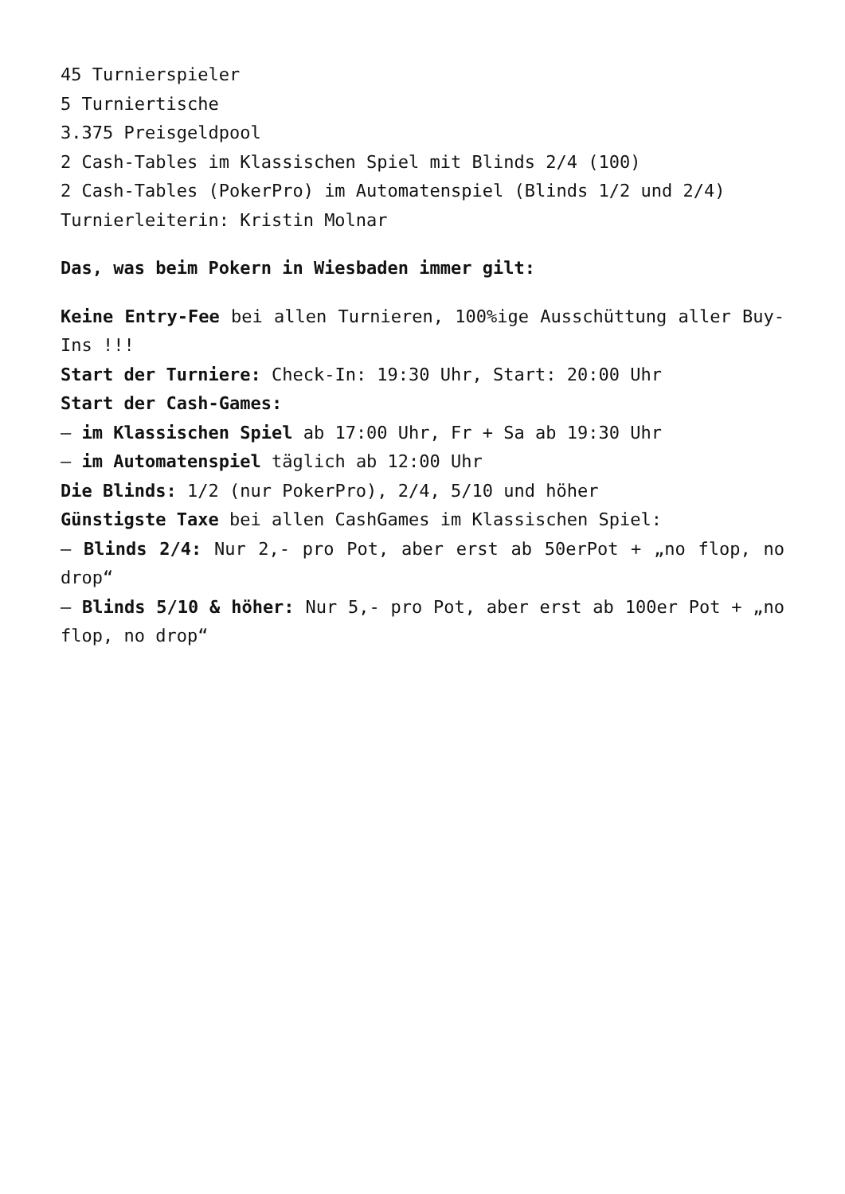45 Turnierspieler
5 Turniertische
3.375 Preisgeldpool
2 Cash-Tables im Klassischen Spiel mit Blinds 2/4 (100)
2 Cash-Tables (PokerPro) im Automatenspiel (Blinds 1/2 und 2/4)
Turnierleiterin: Kristin Molnar
Das, was beim Pokern in Wiesbaden immer gilt:
Keine Entry-Fee bei allen Turnieren, 100%ige Ausschüttung aller Buy-Ins !!!
Start der Turniere: Check-In: 19:30 Uhr, Start: 20:00 Uhr
Start der Cash-Games:
– im Klassischen Spiel ab 17:00 Uhr, Fr + Sa ab 19:30 Uhr
– im Automatenspiel täglich ab 12:00 Uhr
Die Blinds: 1/2 (nur PokerPro), 2/4, 5/10 und höher
Günstigste Taxe bei allen CashGames im Klassischen Spiel:
– Blinds 2/4: Nur 2,- pro Pot, aber erst ab 50erPot + „no flop, no drop“
– Blinds 5/10 & höher: Nur 5,- pro Pot, aber erst ab 100er Pot + „no flop, no drop“